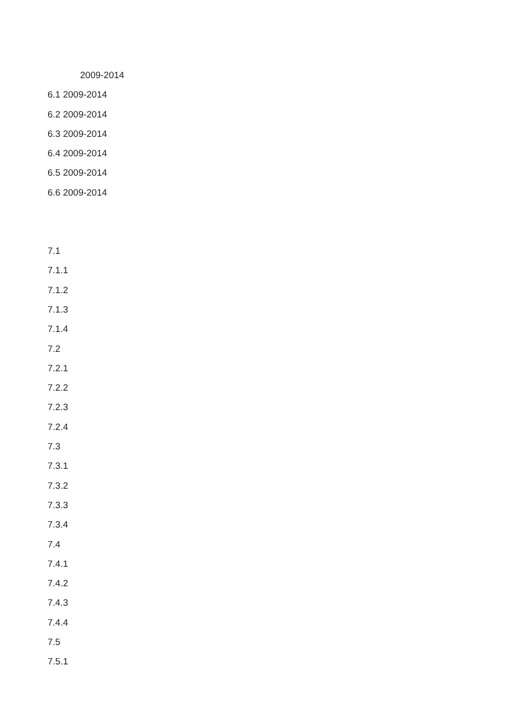2009-2014
6.1 2009-2014
6.2 2009-2014
6.3 2009-2014
6.4 2009-2014
6.5 2009-2014
6.6 2009-2014
7.1
7.1.1
7.1.2
7.1.3
7.1.4
7.2
7.2.1
7.2.2
7.2.3
7.2.4
7.3
7.3.1
7.3.2
7.3.3
7.3.4
7.4
7.4.1
7.4.2
7.4.3
7.4.4
7.5
7.5.1